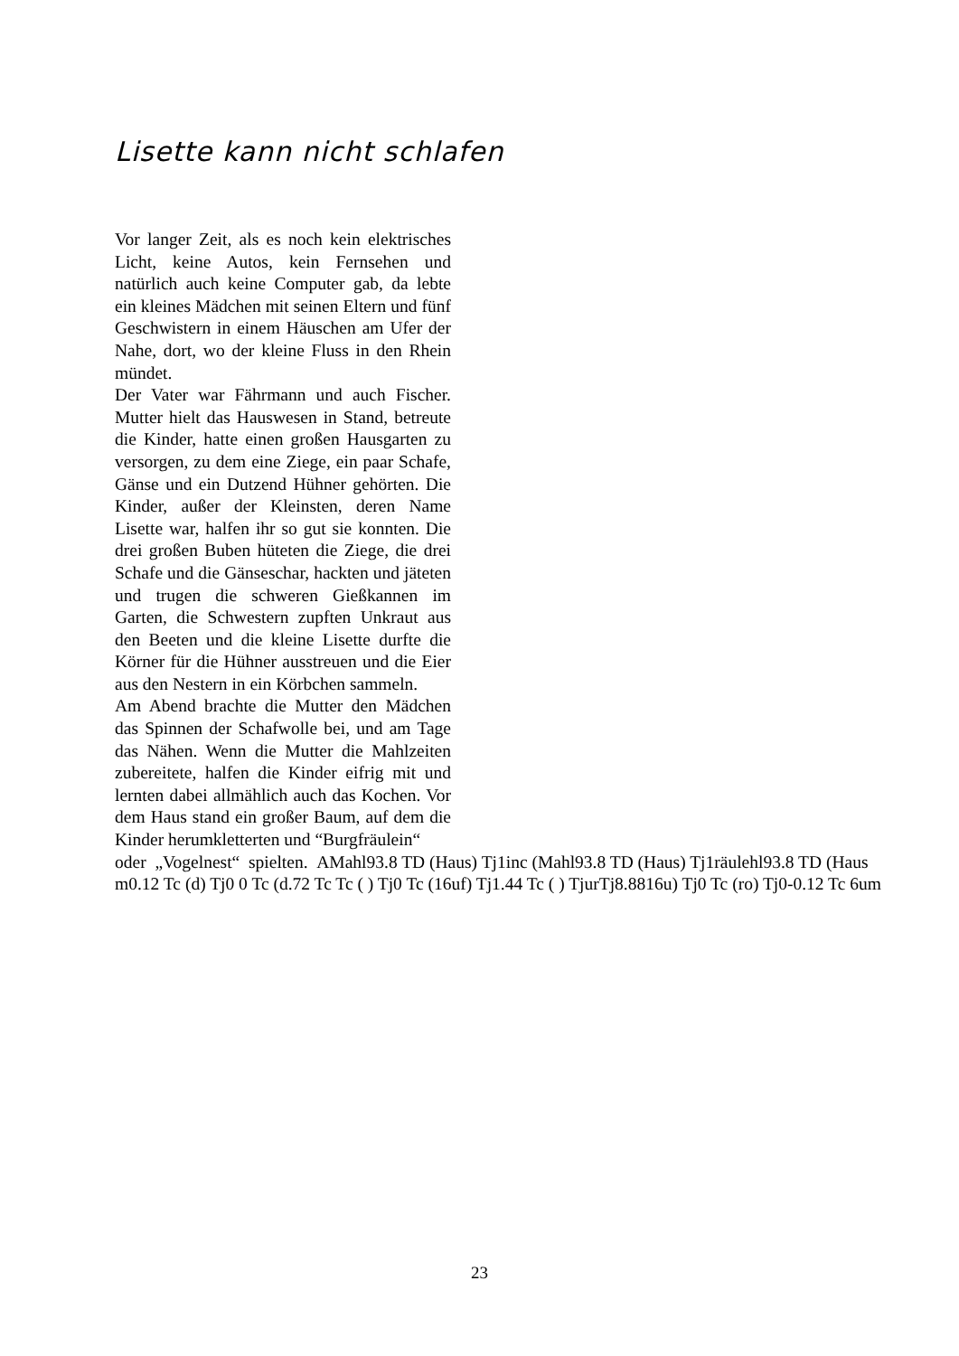Lisette kann nicht schlafen
Vor langer Zeit, als es noch kein elektrisches Licht, keine Autos, kein Fernsehen und natürlich auch keine Computer gab, da lebte ein kleines Mädchen mit seinen Eltern und fünf Geschwistern in einem Häuschen am Ufer der Nahe, dort, wo der kleine Fluss in den Rhein mündet.
Der Vater war Fährmann und auch Fischer. Mutter hielt das Hauswesen in Stand, betreute die Kinder, hatte einen großen Hausgarten zu versorgen, zu dem eine Ziege, ein paar Schafe, Gänse und ein Dutzend Hühner gehörten. Die Kinder, außer der Kleinsten, deren Name Lisette war, halfen ihr so gut sie konnten. Die drei großen Buben hüteten die Ziege, die drei Schafe und die Gänseschar, hackten und jäteten und trugen die schweren Gießkannen im Garten, die Schwestern zupften Unkraut aus den Beeten und die kleine Lisette durfte die Körner für die Hühner ausstreuen und die Eier aus den Nestern in ein Körbchen sammeln.
Am Abend brachte die Mutter den Mädchen das Spinnen der Schafwolle bei, und am Tage das Nähen. Wenn die Mutter die Mahlzeiten zubereitete, halfen die Kinder eifrig mit und lernten dabei allmählich auch das Kochen. Vor dem Haus stand ein großer Baum, auf dem die Kinder herumkletterten und “Burgfräulein“
oder „Vogelnest“ spielten. AMahl93.8 TD (Haus) Tj1inc (Mahl93.8 TD (Haus) Tj1räulehl93.8 TD (Haus
m0.12 Tc (d) Tj0 0 Tc (d.72 Tc Tc ( ) Tj0 Tc (16uf) Tj1.44 Tc ( ) TjurTj8.8816u) Tj0 Tc (ro) Tj0-0.12 Tc 6um
23